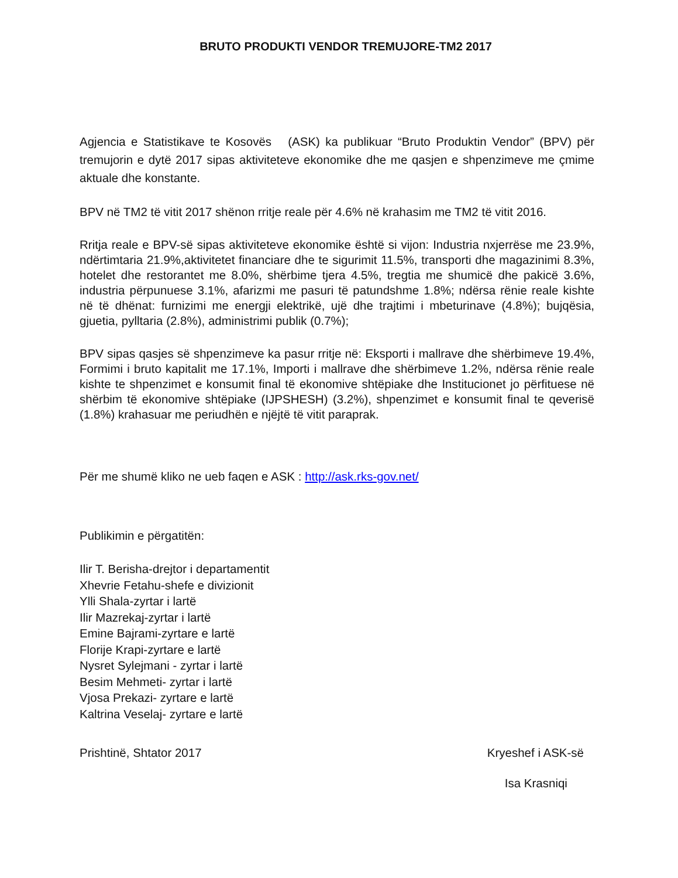BRUTO PRODUKTI VENDOR TREMUJORE-TM2 2017
Agjencia e Statistikave te Kosovës (ASK) ka publikuar “Bruto Produktin Vendor” (BPV) për tremujorin e dytë 2017 sipas aktiviteteve ekonomike dhe me qasjen e shpenzimeve me çmime aktuale dhe konstante.
BPV në TM2 të vitit 2017 shënon rritje reale për 4.6% në krahasim me TM2 të vitit 2016.
Rritja reale e BPV-së sipas aktiviteteve ekonomike është si vijon: Industria nxjerrëse me 23.9%, ndërtimtaria 21.9%,aktivitetet financiare dhe te sigurimit 11.5%, transporti dhe magazinimi 8.3%, hotelet dhe restorantet me 8.0%, shërbime tjera 4.5%, tregtia me shumicë dhe pakicë 3.6%, industria përpunuese 3.1%, afarizmi me pasuri të patundshme 1.8%; ndërsa rënie reale kishte në të dhënat: furnizimi me energji elektrikë, ujë dhe trajtimi i mbeturinave (4.8%); bujqësia, gjuetia, pylltaria (2.8%), administrimi publik (0.7%);
BPV sipas qasjes së shpenzimeve ka pasur rritje në: Eksporti i mallrave dhe shërbimeve 19.4%, Formimi i bruto kapitalit me 17.1%, Importi i mallrave dhe shërbimeve 1.2%, ndërsa rënie reale kishte te shpenzimet e konsumit final të ekonomive shtëpiake dhe Institucionet jo përfituese në shërbim të ekonomive shtëpiake (IJPSHESH) (3.2%), shpenzimet e konsumit final te qeverisë (1.8%) krahasuar me periudhën e njëjtë të vitit paraprak.
Për me shumë kliko ne ueb faqen e ASK : http://ask.rks-gov.net/
Publikimin e përgatitën:
Ilir T. Berisha-drejtor i departamentit
Xhevrie Fetahu-shefe e divizionit
Ylli Shala-zyrtar i lartë
Ilir Mazrekaj-zyrtar i lartë
Emine Bajrami-zyrtare e lartë
Florije Krapi-zyrtare e lartë
Nysret Sylejmani - zyrtar i lartë
Besim Mehmeti- zyrtar i lartë
Vjosa Prekazi- zyrtare e lartë
Kaltrina Veselaj- zyrtare e lartë
Prishtinë, Shtator 2017 Kryeshef i ASK-së
Isa Krasniqi